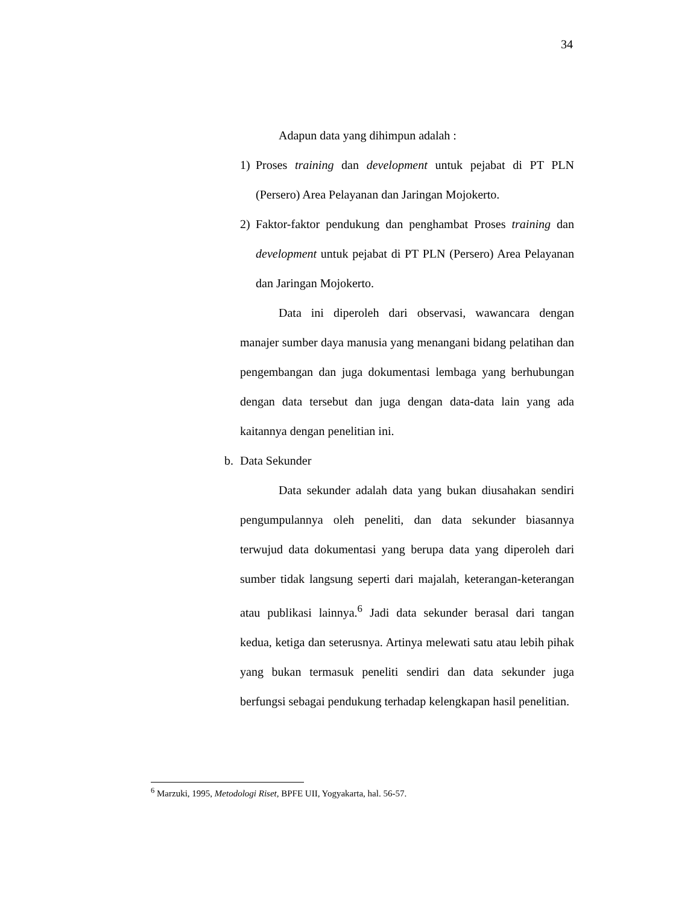34
Adapun data yang dihimpun adalah :
1) Proses training dan development untuk pejabat di PT PLN (Persero) Area Pelayanan dan Jaringan Mojokerto.
2) Faktor-faktor pendukung dan penghambat Proses training dan development untuk pejabat di PT PLN (Persero) Area Pelayanan dan Jaringan Mojokerto.
Data ini diperoleh dari observasi, wawancara dengan manajer sumber daya manusia yang menangani bidang pelatihan dan pengembangan dan juga dokumentasi lembaga yang berhubungan dengan data tersebut dan juga dengan data-data lain yang ada kaitannya dengan penelitian ini.
b. Data Sekunder
Data sekunder adalah data yang bukan diusahakan sendiri pengumpulannya oleh peneliti, dan data sekunder biasannya terwujud data dokumentasi yang berupa data yang diperoleh dari sumber tidak langsung seperti dari majalah, keterangan-keterangan atau publikasi lainnya.<sup>6</sup> Jadi data sekunder berasal dari tangan kedua, ketiga dan seterusnya. Artinya melewati satu atau lebih pihak yang bukan termasuk peneliti sendiri dan data sekunder juga berfungsi sebagai pendukung terhadap kelengkapan hasil penelitian.
<sup>6</sup> Marzuki, 1995, Metodologi Riset, BPFE UII, Yogyakarta, hal. 56-57.